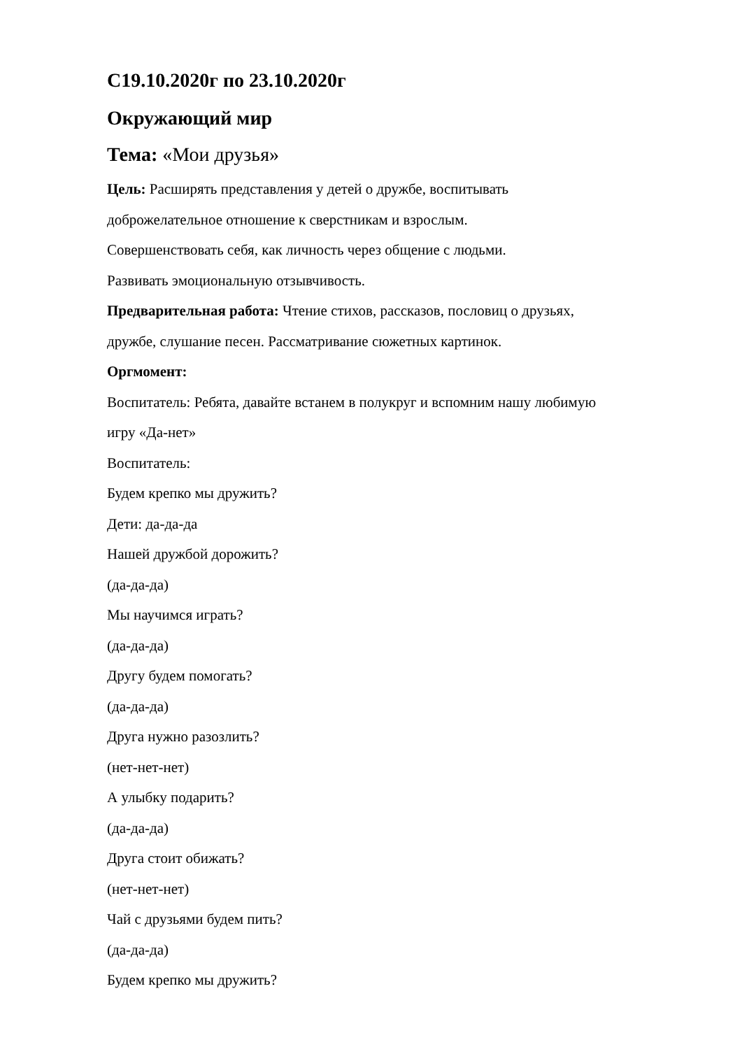С19.10.2020г по 23.10.2020г
Окружающий мир
Тема: «Мои друзья»
Цель: Расширять представления у детей о дружбе, воспитывать
доброжелательное отношение к сверстникам и взрослым.
Совершенствовать себя, как личность через общение с людьми.
Развивать эмоциональную отзывчивость.
Предварительная работа: Чтение стихов, рассказов, пословиц о друзьях,
дружбе, слушание песен. Рассматривание сюжетных картинок.
Оргмомент:
Воспитатель: Ребята, давайте встанем в полукруг и вспомним нашу любимую
игру «Да-нет»
Воспитатель:
Будем крепко мы дружить?
Дети: да-да-да
Нашей дружбой дорожить?
(да-да-да)
Мы научимся играть?
(да-да-да)
Другу будем помогать?
(да-да-да)
Друга нужно разозлить?
(нет-нет-нет)
А улыбку подарить?
(да-да-да)
Друга стоит обижать?
(нет-нет-нет)
Чай с друзьями будем пить?
(да-да-да)
Будем крепко мы дружить?